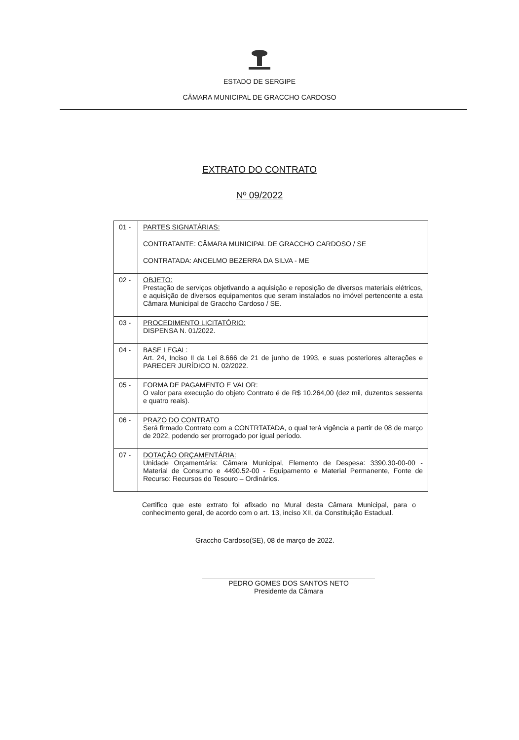ESTADO DE SERGIPE
CÂMARA MUNICIPAL DE GRACCHO CARDOSO
EXTRATO DO CONTRATO
Nº 09/2022
| 01 - | PARTES SIGNATÁRIAS: CONTRATANTE: CÂMARA MUNICIPAL DE GRACCHO CARDOSO / SE CONTRATADA: ANCELMO BEZERRA DA SILVA - ME |
| 02 - | OBJETO: Prestação de serviços objetivando a aquisição e reposição de diversos materiais elétricos, e aquisição de diversos equipamentos que seram instalados no imóvel pertencente a esta Câmara Municipal de Graccho Cardoso / SE. |
| 03 - | PROCEDIMENTO LICITATÓRIO: DISPENSA N. 01/2022. |
| 04 - | BASE LEGAL: Art. 24, Inciso II da Lei 8.666 de 21 de junho de 1993, e suas posteriores alterações e PARECER JURÍDICO N. 02/2022. |
| 05 - | FORMA DE PAGAMENTO E VALOR: O valor para execução do objeto Contrato é de R$ 10.264,00 (dez mil, duzentos sessenta e quatro reais). |
| 06 - | PRAZO DO CONTRATO Será firmado Contrato com a CONTRTATADA, o qual terá vigência a partir de 08 de março de 2022, podendo ser prorrogado por igual período. |
| 07 - | DOTAÇÃO ORÇAMENTÁRIA: Unidade Orçamentária: Câmara Municipal, Elemento de Despesa: 3390.30-00-00 - Material de Consumo e 4490.52-00 - Equipamento e Material Permanente, Fonte de Recurso: Recursos do Tesouro – Ordinários. |
Certifico que este extrato foi afixado no Mural desta Câmara Municipal, para o conhecimento geral, de acordo com o art. 13, inciso XII, da Constituição Estadual.
Graccho Cardoso(SE), 08 de março de 2022.
PEDRO GOMES DOS SANTOS NETO
Presidente da Câmara